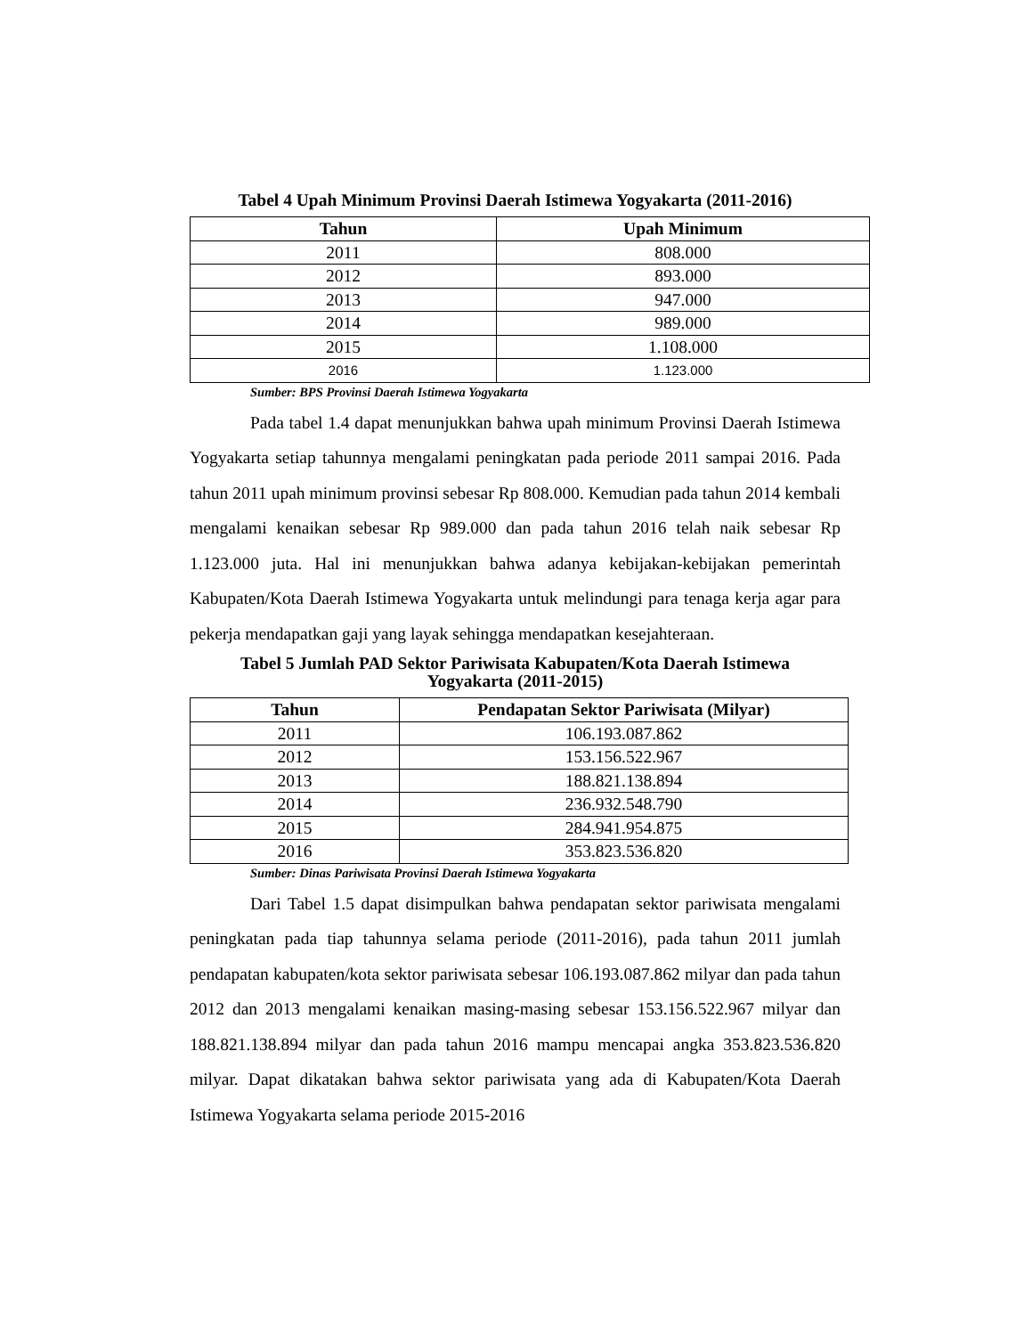Tabel 4 Upah Minimum Provinsi Daerah Istimewa Yogyakarta (2011-2016)
| Tahun | Upah Minimum |
| --- | --- |
| 2011 | 808.000 |
| 2012 | 893.000 |
| 2013 | 947.000 |
| 2014 | 989.000 |
| 2015 | 1.108.000 |
| 2016 | 1.123.000 |
Sumber: BPS Provinsi Daerah Istimewa Yogyakarta
Pada tabel 1.4 dapat menunjukkan bahwa upah minimum Provinsi Daerah Istimewa Yogyakarta setiap tahunnya mengalami peningkatan pada periode 2011 sampai 2016. Pada tahun 2011 upah minimum provinsi sebesar Rp 808.000. Kemudian pada tahun 2014 kembali mengalami kenaikan sebesar Rp 989.000 dan pada tahun 2016 telah naik sebesar Rp 1.123.000 juta. Hal ini menunjukkan bahwa adanya kebijakan-kebijakan pemerintah Kabupaten/Kota Daerah Istimewa Yogyakarta untuk melindungi para tenaga kerja agar para pekerja mendapatkan gaji yang layak sehingga mendapatkan kesejahteraan.
Tabel 5 Jumlah PAD Sektor Pariwisata Kabupaten/Kota Daerah Istimewa
Yogyakarta (2011-2015)
| Tahun | Pendapatan Sektor Pariwisata (Milyar) |
| --- | --- |
| 2011 | 106.193.087.862 |
| 2012 | 153.156.522.967 |
| 2013 | 188.821.138.894 |
| 2014 | 236.932.548.790 |
| 2015 | 284.941.954.875 |
| 2016 | 353.823.536.820 |
Sumber: Dinas Pariwisata Provinsi Daerah Istimewa Yogyakarta
Dari Tabel 1.5 dapat disimpulkan bahwa pendapatan sektor pariwisata mengalami peningkatan pada tiap tahunnya selama periode (2011-2016), pada tahun 2011 jumlah pendapatan kabupaten/kota sektor pariwisata sebesar 106.193.087.862 milyar dan pada tahun 2012 dan 2013 mengalami kenaikan masing-masing sebesar 153.156.522.967 milyar dan 188.821.138.894 milyar dan pada tahun 2016 mampu mencapai angka 353.823.536.820 milyar. Dapat dikatakan bahwa sektor pariwisata yang ada di Kabupaten/Kota Daerah Istimewa Yogyakarta selama periode 2015-2016